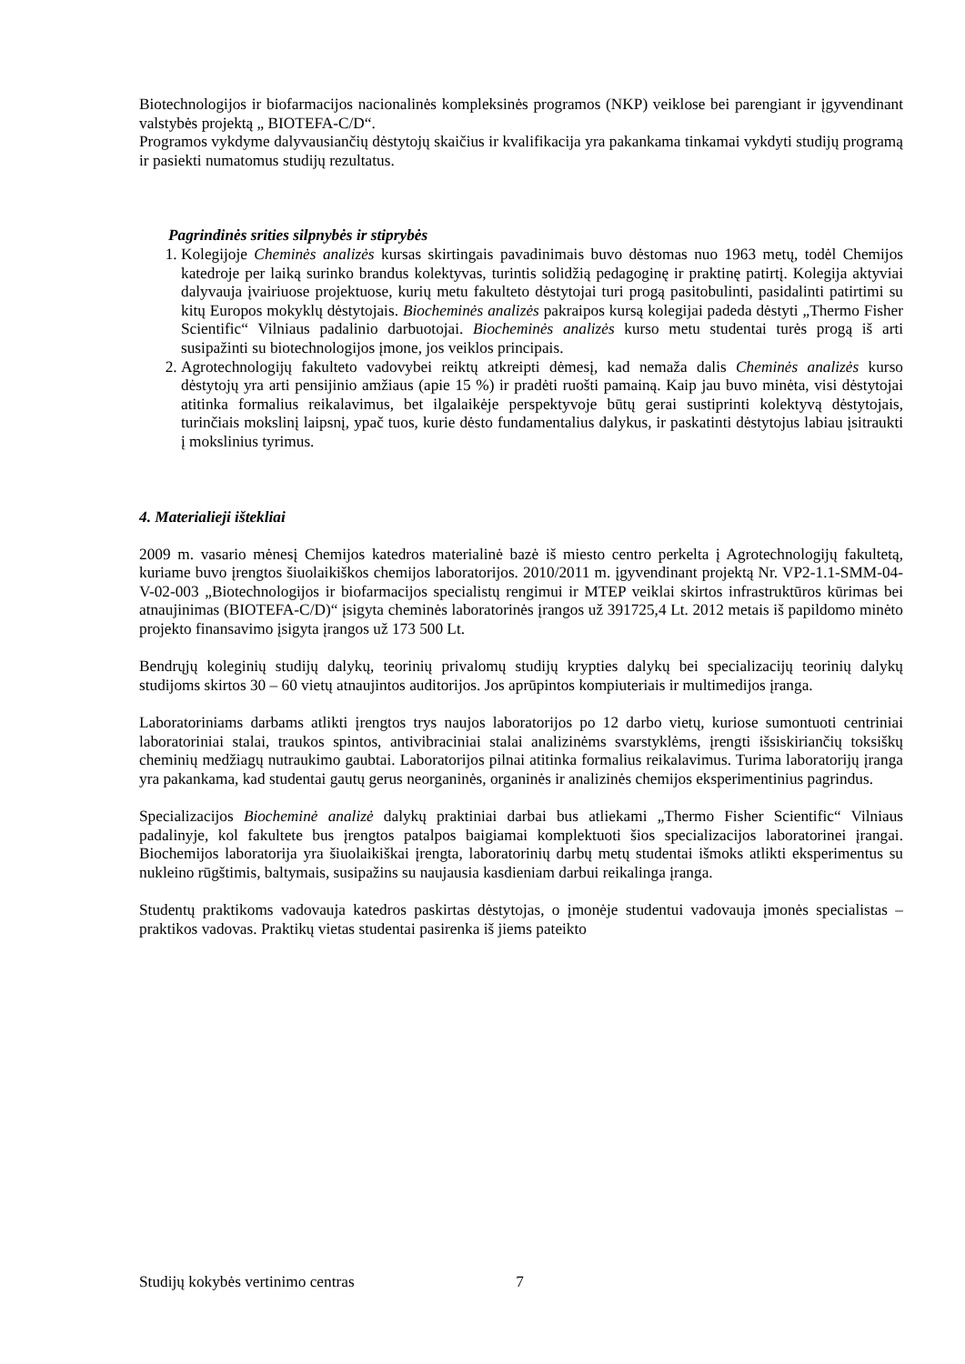Biotechnologijos ir biofarmacijos nacionalinės kompleksinės programos (NKP) veiklose bei parengiant ir įgyvendinant valstybės projektą „ BIOTEFA-C/D“.
Programos vykdyme dalyvausiančių dėstytojų skaičius ir kvalifikacija yra pakankama tinkamai vykdyti studijų programą ir pasiekti numatomus studijų rezultatus.
Pagrindinės srities silpnybės ir stiprybės
1. Kolegijoje Cheminės analizės kursas skirtingais pavadinimais buvo dėstomas nuo 1963 metų, todėl Chemijos katedroje per laiką surinko brandus kolektyvas, turintis solidžią pedagoginę ir praktinę patirtį. Kolegija aktyviai dalyvauja įvairiuose projektuose, kurių metu fakulteto dėstytojai turi progą pasitobulinti, pasidalinti patirtimi su kitų Europos mokyklų dėstytojais. Biocheminės analizės pakraipos kursą kolegijai padeda dėstyti „Thermo Fisher Scientific“ Vilniaus padalinio darbuotojai. Biocheminės analizės kurso metu studentai turės progą iš arti susipažinti su biotechnologijos įmone, jos veiklos principais.
2. Agrotechnologijų fakulteto vadovybei reiktų atkreipti dėmesį, kad nemaža dalis Cheminės analizės kurso dėstytojų yra arti pensijinio amžiaus (apie 15 %) ir pradėti ruošti pamainą. Kaip jau buvo minėta, visi dėstytojai atitinka formalius reikalavimus, bet ilgalaikėje perspektyvoje būtų gerai sustiprinti kolektyvą dėstytojais, turinčiais mokslinį laipsnį, ypač tuos, kurie dėsto fundamentalius dalykus, ir paskatinti dėstytojus labiau įsitraukti į mokslinius tyrimus.
4. Materialieji ištekliai
2009 m. vasario mėnesį Chemijos katedros materialinė bazė iš miesto centro perkelta į Agrotechnologijų fakultetą, kuriame buvo įrengtos šiuolaikiškos chemijos laboratorijos. 2010/2011 m. įgyvendinant projektą Nr. VP2-1.1-SMM-04-V-02-003 „Biotechnologijos ir biofarmacijos specialistų rengimui ir MTEP veiklai skirtos infrastruktūros kūrimas bei atnaujinimas (BIOTEFA-C/D)“ įsigyta cheminės laboratorinės įrangos už 391725,4 Lt. 2012 metais iš papildomo minėto projekto finansavimo įsigyta įrangos už 173 500 Lt.
Bendrųjų koleginių studijų dalykų, teorinių privalomų studijų krypties dalykų bei specializacijų teorinių dalykų studijoms skirtos 30 – 60 vietų atnaujintos auditorijos. Jos aprūpintos kompiuteriais ir multimedijos įranga.
Laboratoriniams darbams atlikti įrengtos trys naujos laboratorijos po 12 darbo vietų, kuriose sumontuoti centriniai laboratoriniai stalai, traukos spintos, antivibraciniai stalai analizinėms svarstyklėms, įrengti išsiskiriančių toksiškų cheminių medžiagų nutraukimo gaubtai. Laboratorijos pilnai atitinka formalius reikalavimus. Turima laboratorijų įranga yra pakankama, kad studentai gautų gerus neorganinės, organinės ir analizinės chemijos eksperimentinius pagrindus.
Specializacijos Biocheminė analizė dalykų praktiniai darbai bus atliekami „Thermo Fisher Scientific“ Vilniaus padalinyje, kol fakultete bus įrengtos patalpos baigiamai komplektuoti šios specializacijos laboratorinei įrangai. Biochemijos laboratorija yra šiuolaikiškai įrengta, laboratorinių darbų metų studentai išmoks atlikti eksperimentus su nukleino rūgštimis, baltymais, susipažins su naujausia kasdieniam darbui reikalinga įranga.
Studentų praktikoms vadovauja katedros paskirtas dėstytojas, o įmonėje studentui vadovauja įmonės specialistas – praktikos vadovas. Praktikų vietas studentai pasirenka iš jiems pateikto
Studijų kokybės vertinimo centras 7